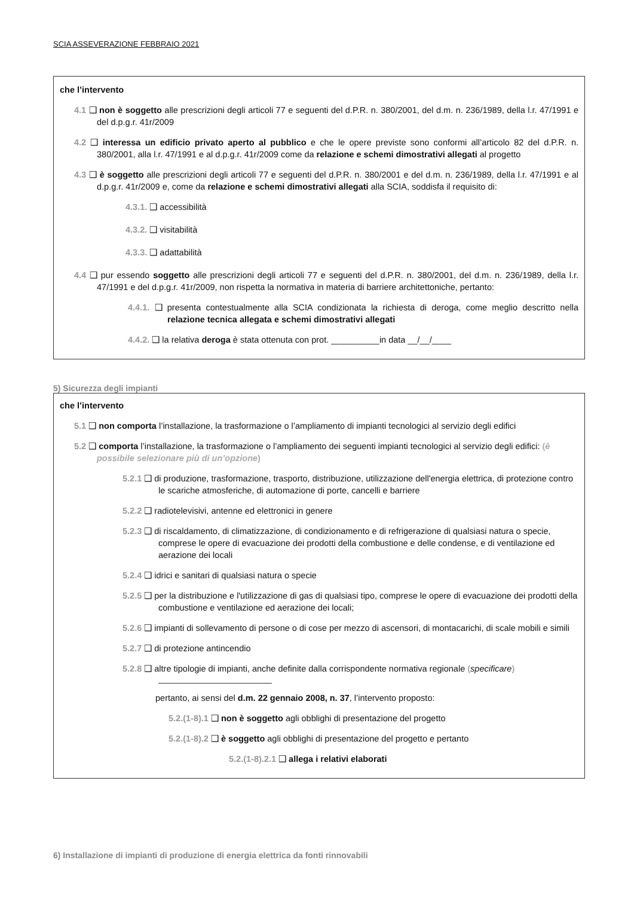SCIA ASSEVERAZIONE FEBBRAIO 2021
che l’intervento
4.1 ❑ non è soggetto alle prescrizioni degli articoli 77 e seguenti del d.P.R. n. 380/2001, del d.m. n. 236/1989, della l.r. 47/1991 e del d.p.g.r. 41r/2009
4.2 ❑ interessa un edificio privato aperto al pubblico e che le opere previste sono conformi all’articolo 82 del d.P.R. n. 380/2001, alla l.r. 47/1991 e al d.p.g.r. 41r/2009 come da relazione e schemi dimostrativi allegati al progetto
4.3 ❑ è soggetto alle prescrizioni degli articoli 77 e seguenti del d.P.R. n. 380/2001 e del d.m. n. 236/1989, della l.r. 47/1991 e al d.p.g.r. 41r/2009 e, come da relazione e schemi dimostrativi allegati alla SCIA, soddisfa il requisito di:
4.3.1. ❑ accessibilità
4.3.2. ❑ visitabilità
4.3.3. ❑ adattabilità
4.4 ❑ pur essendo soggetto alle prescrizioni degli articoli 77 e seguenti del d.P.R. n. 380/2001, del d.m. n. 236/1989, della l.r. 47/1991 e del d.p.g.r. 41r/2009, non rispetta la normativa in materia di barriere architettoniche, pertanto:
4.4.1. ❑ presenta contestualmente alla SCIA condizionata la richiesta di deroga, come meglio descritto nella relazione tecnica allegata e schemi dimostrativi allegati
4.4.2. ❑ la relativa deroga è stata ottenuta con prot. __________in data __/__/____
5) Sicurezza degli impianti
che l’intervento
5.1 ❑ non comporta l’installazione, la trasformazione o l’ampliamento di impianti tecnologici al servizio degli edifici
5.2 ❑ comporta l’installazione, la trasformazione o l’ampliamento dei seguenti impianti tecnologici al servizio degli edifici: (è possibile selezionare più di un’opzione)
5.2.1 ❑ di produzione, trasformazione, trasporto, distribuzione, utilizzazione dell'energia elettrica, di protezione contro le scariche atmosferiche, di automazione di porte, cancelli e barriere
5.2.2 ❑ radiotelevisivi, antenne ed elettronici in genere
5.2.3 ❑ di riscaldamento, di climatizzazione, di condizionamento e di refrigerazione di qualsiasi natura o specie, comprese le opere di evacuazione dei prodotti della combustione e delle condense, e di ventilazione ed aerazione dei locali
5.2.4 ❑ idrici e sanitari di qualsiasi natura o specie
5.2.5 ❑ per la distribuzione e l'utilizzazione di gas di qualsiasi tipo, comprese le opere di evacuazione dei prodotti della combustione e ventilazione ed aerazione dei locali;
5.2.6 ❑ impianti di sollevamento di persone o di cose per mezzo di ascensori, di montacarichi, di scale mobili e simili
5.2.7 ❑ di protezione antincendio
5.2.8 ❑ altre tipologie di impianti, anche definite dalla corrispondente normativa regionale (specificare)
pertanto, ai sensi del d.m. 22 gennaio 2008, n. 37, l’intervento proposto:
5.2.(1-8).1 ❑ non è soggetto agli obblighi di presentazione del progetto
5.2.(1-8).2 ❑ è soggetto agli obblighi di presentazione del progetto e pertanto
5.2.(1-8).2.1 ❑ allega i relativi elaborati
6) Installazione di impianti di produzione di energia elettrica da fonti rinnovabili